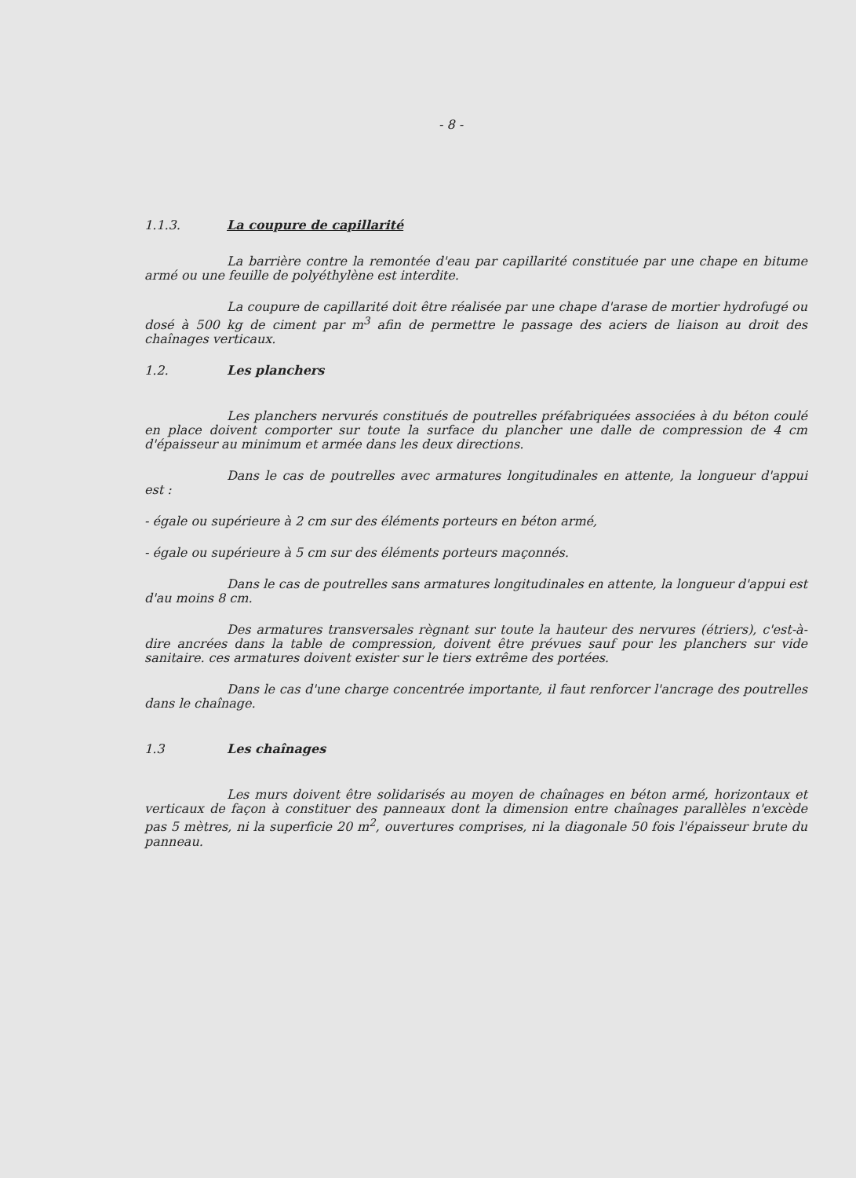- 8 -
1.1.3. La coupure de capillarité
La barrière contre la remontée d'eau par capillarité constituée par une chape en bitume armé ou une feuille de polyéthylène est interdite.
La coupure de capillarité doit être réalisée par une chape d'arase de mortier hydrofugé ou dosé à 500 kg de ciment par m<sup>3</sup> afin de permettre le passage des aciers de liaison au droit des chaînages verticaux.
1.2. Les planchers
Les planchers nervurés constitués de poutrelles préfabriquées associées à du béton coulé en place doivent comporter sur toute la surface du plancher une dalle de compression de 4 cm d'épaisseur au minimum et armée dans les deux directions.
Dans le cas de poutrelles avec armatures longitudinales en attente, la longueur d'appui est :
- égale ou supérieure à 2 cm sur des éléments porteurs en béton armé,
- égale ou supérieure à 5 cm sur des éléments porteurs maçonnés.
Dans le cas de poutrelles sans armatures longitudinales en attente, la longueur d'appui est d'au moins 8 cm.
Des armatures transversales règnant sur toute la hauteur des nervures (étriers), c'est-à-dire ancrées dans la table de compression, doivent être prévues sauf pour les planchers sur vide sanitaire. ces armatures doivent exister sur le tiers extrême des portées.
Dans le cas d'une charge concentrée importante, il faut renforcer l'ancrage des poutrelles dans le chaînage.
1.3 Les chaînages
Les murs doivent être solidarisés au moyen de chaînages en béton armé, horizontaux et verticaux de façon à constituer des panneaux dont la dimension entre chaînages parallèles n'excède pas 5 mètres, ni la superficie 20 m<sup>2</sup>, ouvertures comprises, ni la diagonale 50 fois l'épaisseur brute du panneau.